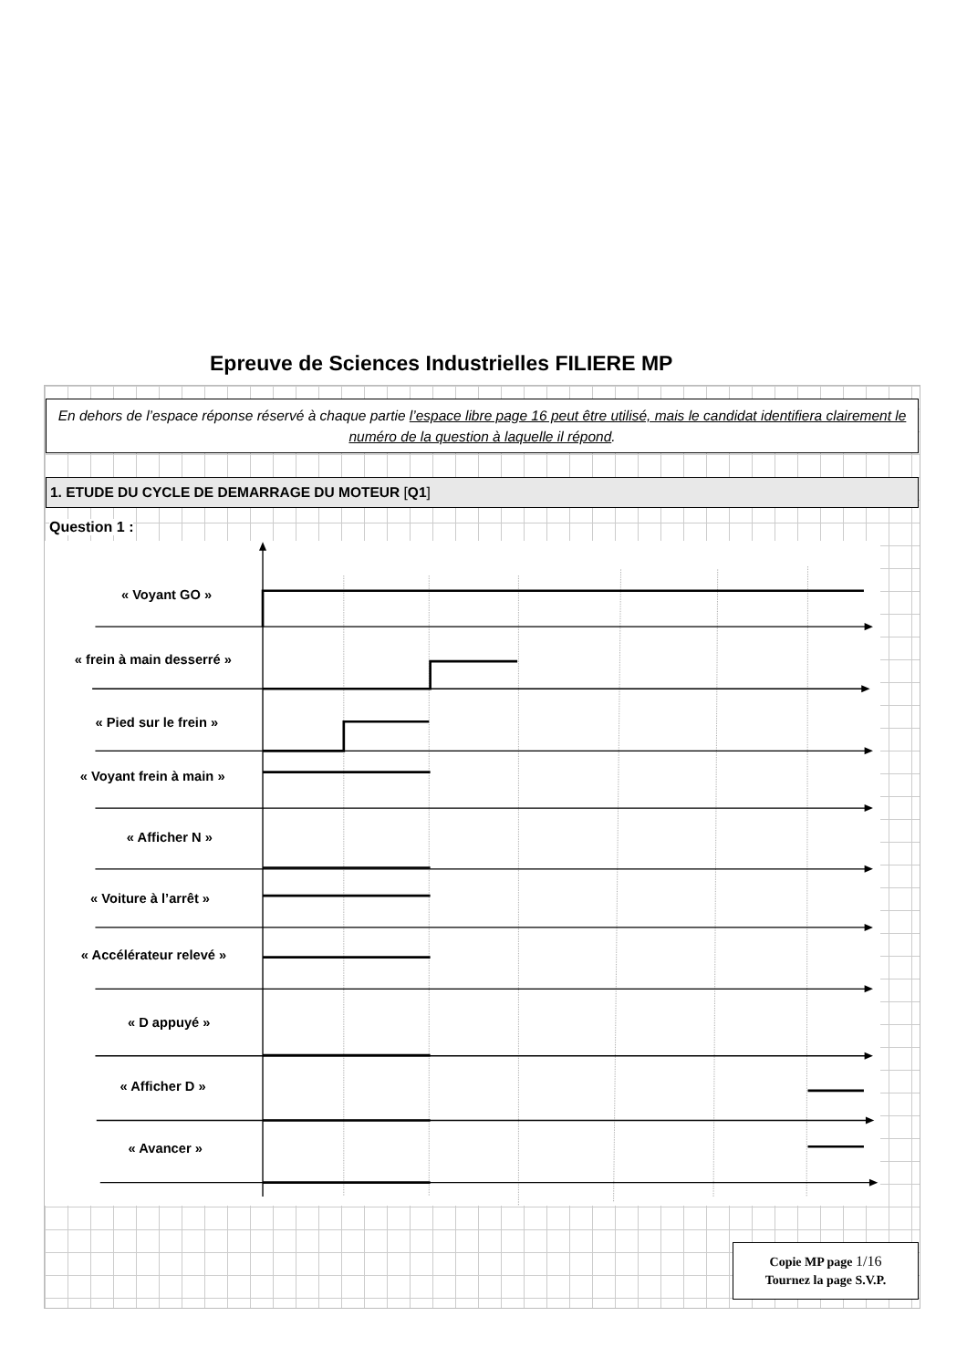Epreuve de Sciences Industrielles FILIERE MP
En dehors de l’espace réponse réservé à chaque partie l’espace libre page 16 peut être utilisé, mais le candidat identifiera clairement le numéro de la question à laquelle il répond.
1. ETUDE DU CYCLE DE DEMARRAGE DU MOTEUR [Q1]
Question 1 :
« Voyant GO »
« frein à main desserré »
« Pied sur le frein »
« Voyant frein à main »
« Afficher N »
« Voiture à l’arrêt »
« Accélérateur relevé »
« D appuyé »
« Afficher D »
« Avancer »
Copie MP page 1/16
Tournez la page S.V.P.